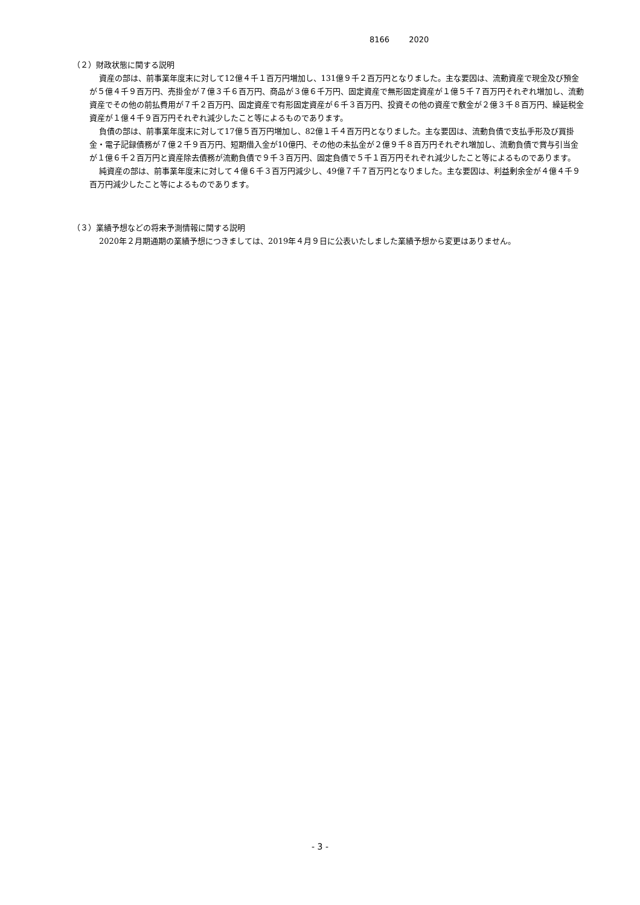8166 2020
（２）財政状態に関する説明
資産の部は、前事業年度末に対して12億４千１百万円増加し、131億９千２百万円となりました。主な要因は、流動資産で現金及び預金が５億４千９百万円、売掛金が７億３千６百万円、商品が３億６千万円、固定資産で無形固定資産が１億５千７百万円それぞれ増加し、流動資産でその他の前払費用が７千２百万円、固定資産で有形固定資産が６千３百万円、投資その他の資産で敷金が２億３千８百万円、繰延税金資産が１億４千９百万円それぞれ減少したこと等によるものであります。
負債の部は、前事業年度末に対して17億５百万円増加し、82億１千４百万円となりました。主な要因は、流動負債で支払手形及び買掛金・電子記録債務が７億２千９百万円、短期借入金が10億円、その他の未払金が２億９千８百万円それぞれ増加し、流動負債で賞与引当金が１億６千２百万円と資産除去債務が流動負債で９千３百万円、固定負債で５千１百万円それぞれ減少したこと等によるものであります。
純資産の部は、前事業年度末に対して４億６千３百万円減少し、49億７千７百万円となりました。主な要因は、利益剰余金が４億４千９百万円減少したこと等によるものであります。
（３）業績予想などの将来予測情報に関する説明
2020年２月期通期の業績予想につきましては、2019年４月９日に公表いたしました業績予想から変更はありません。
- 3 -